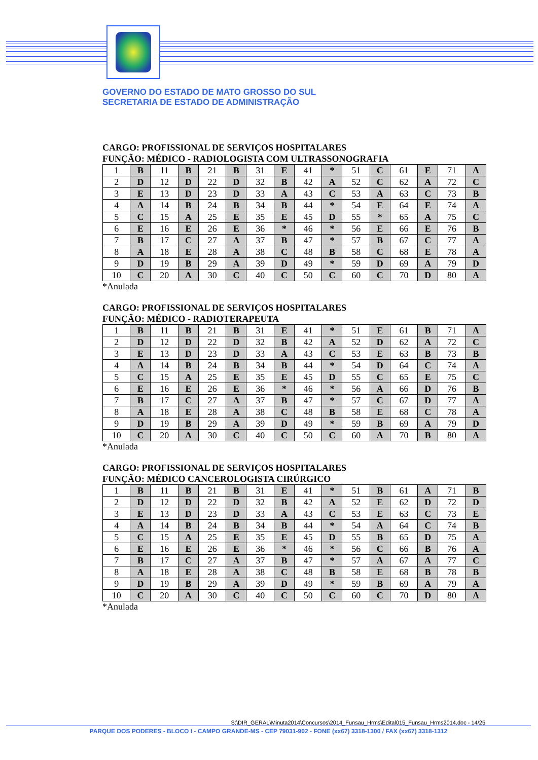GOVERNO DO ESTADO DE MATO GROSSO DO SUL
SECRETARIA DE ESTADO DE ADMINISTRAÇÃO
CARGO: PROFISSIONAL DE SERVIÇOS HOSPITALARES
FUNÇÃO: MÉDICO - RADIOLOGISTA COM ULTRASSONOGRAFIA
| 1 | B | 11 | B | 21 | B | 31 | E | 41 | * | 51 | C | 61 | E | 71 | A |
| 2 | D | 12 | D | 22 | D | 32 | B | 42 | A | 52 | C | 62 | A | 72 | C |
| 3 | E | 13 | D | 23 | D | 33 | A | 43 | C | 53 | A | 63 | C | 73 | B |
| 4 | A | 14 | B | 24 | B | 34 | B | 44 | * | 54 | E | 64 | E | 74 | A |
| 5 | C | 15 | A | 25 | E | 35 | E | 45 | D | 55 | * | 65 | A | 75 | C |
| 6 | E | 16 | E | 26 | E | 36 | * | 46 | * | 56 | E | 66 | E | 76 | B |
| 7 | B | 17 | C | 27 | A | 37 | B | 47 | * | 57 | B | 67 | C | 77 | A |
| 8 | A | 18 | E | 28 | A | 38 | C | 48 | B | 58 | C | 68 | E | 78 | A |
| 9 | D | 19 | B | 29 | A | 39 | D | 49 | * | 59 | D | 69 | A | 79 | D |
| 10 | C | 20 | A | 30 | C | 40 | C | 50 | C | 60 | C | 70 | D | 80 | A |
*Anulada
CARGO: PROFISSIONAL DE SERVIÇOS HOSPITALARES
FUNÇÃO: MÉDICO - RADIOTERAPEUTA
| 1 | B | 11 | B | 21 | B | 31 | E | 41 | * | 51 | E | 61 | B | 71 | A |
| 2 | D | 12 | D | 22 | D | 32 | B | 42 | A | 52 | D | 62 | A | 72 | C |
| 3 | E | 13 | D | 23 | D | 33 | A | 43 | C | 53 | E | 63 | B | 73 | B |
| 4 | A | 14 | B | 24 | B | 34 | B | 44 | * | 54 | D | 64 | C | 74 | A |
| 5 | C | 15 | A | 25 | E | 35 | E | 45 | D | 55 | C | 65 | E | 75 | C |
| 6 | E | 16 | E | 26 | E | 36 | * | 46 | * | 56 | A | 66 | D | 76 | B |
| 7 | B | 17 | C | 27 | A | 37 | B | 47 | * | 57 | C | 67 | D | 77 | A |
| 8 | A | 18 | E | 28 | A | 38 | C | 48 | B | 58 | E | 68 | C | 78 | A |
| 9 | D | 19 | B | 29 | A | 39 | D | 49 | * | 59 | B | 69 | A | 79 | D |
| 10 | C | 20 | A | 30 | C | 40 | C | 50 | C | 60 | A | 70 | B | 80 | A |
*Anulada
CARGO: PROFISSIONAL DE SERVIÇOS HOSPITALARES
FUNÇÃO: MÉDICO CANCEROLOGISTA CIRÚRGICO
| 1 | B | 11 | B | 21 | B | 31 | E | 41 | * | 51 | B | 61 | A | 71 | B |
| 2 | D | 12 | D | 22 | D | 32 | B | 42 | A | 52 | E | 62 | D | 72 | D |
| 3 | E | 13 | D | 23 | D | 33 | A | 43 | C | 53 | E | 63 | C | 73 | E |
| 4 | A | 14 | B | 24 | B | 34 | B | 44 | * | 54 | A | 64 | C | 74 | B |
| 5 | C | 15 | A | 25 | E | 35 | E | 45 | D | 55 | B | 65 | D | 75 | A |
| 6 | E | 16 | E | 26 | E | 36 | * | 46 | * | 56 | C | 66 | B | 76 | A |
| 7 | B | 17 | C | 27 | A | 37 | B | 47 | * | 57 | A | 67 | A | 77 | C |
| 8 | A | 18 | E | 28 | A | 38 | C | 48 | B | 58 | E | 68 | B | 78 | B |
| 9 | D | 19 | B | 29 | A | 39 | D | 49 | * | 59 | B | 69 | A | 79 | A |
| 10 | C | 20 | A | 30 | C | 40 | C | 50 | C | 60 | C | 70 | D | 80 | A |
*Anulada
S:\DIR_GERAL\Minuta2014\Concursos\2014_Funsau_Hrms\Edital015_Funsau_Hrms2014.doc - 14/25
PARQUE DOS PODERES - BLOCO I - CAMPO GRANDE-MS - CEP 79031-902 - FONE (xx67) 3318-1300 / FAX (xx67) 3318-1312